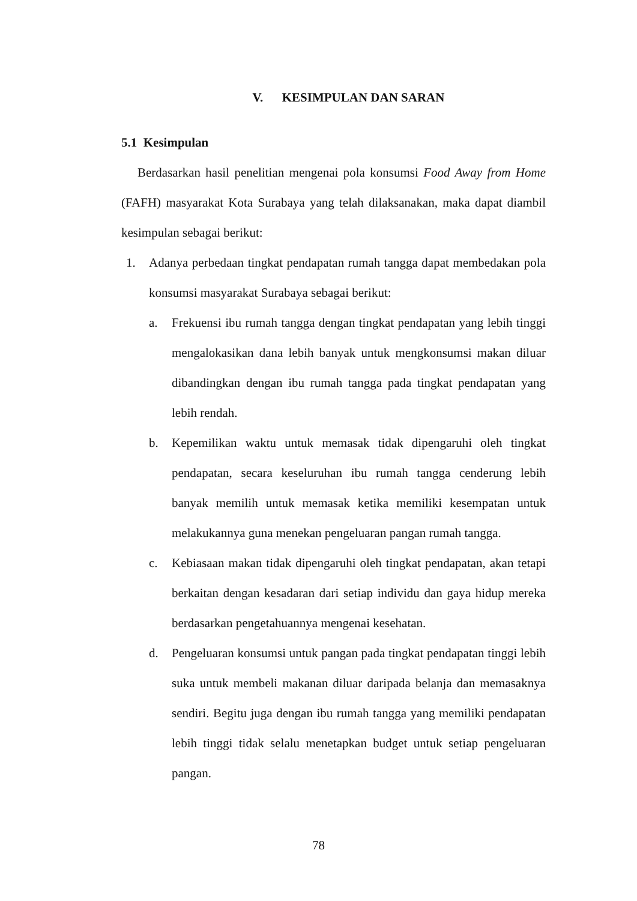V. KESIMPULAN DAN SARAN
5.1 Kesimpulan
Berdasarkan hasil penelitian mengenai pola konsumsi Food Away from Home (FAFH) masyarakat Kota Surabaya yang telah dilaksanakan, maka dapat diambil kesimpulan sebagai berikut:
1. Adanya perbedaan tingkat pendapatan rumah tangga dapat membedakan pola konsumsi masyarakat Surabaya sebagai berikut:
a. Frekuensi ibu rumah tangga dengan tingkat pendapatan yang lebih tinggi mengalokasikan dana lebih banyak untuk mengkonsumsi makan diluar dibandingkan dengan ibu rumah tangga pada tingkat pendapatan yang lebih rendah.
b. Kepemilikan waktu untuk memasak tidak dipengaruhi oleh tingkat pendapatan, secara keseluruhan ibu rumah tangga cenderung lebih banyak memilih untuk memasak ketika memiliki kesempatan untuk melakukannya guna menekan pengeluaran pangan rumah tangga.
c. Kebiasaan makan tidak dipengaruhi oleh tingkat pendapatan, akan tetapi berkaitan dengan kesadaran dari setiap individu dan gaya hidup mereka berdasarkan pengetahuannya mengenai kesehatan.
d. Pengeluaran konsumsi untuk pangan pada tingkat pendapatan tinggi lebih suka untuk membeli makanan diluar daripada belanja dan memasaknya sendiri. Begitu juga dengan ibu rumah tangga yang memiliki pendapatan lebih tinggi tidak selalu menetapkan budget untuk setiap pengeluaran pangan.
78